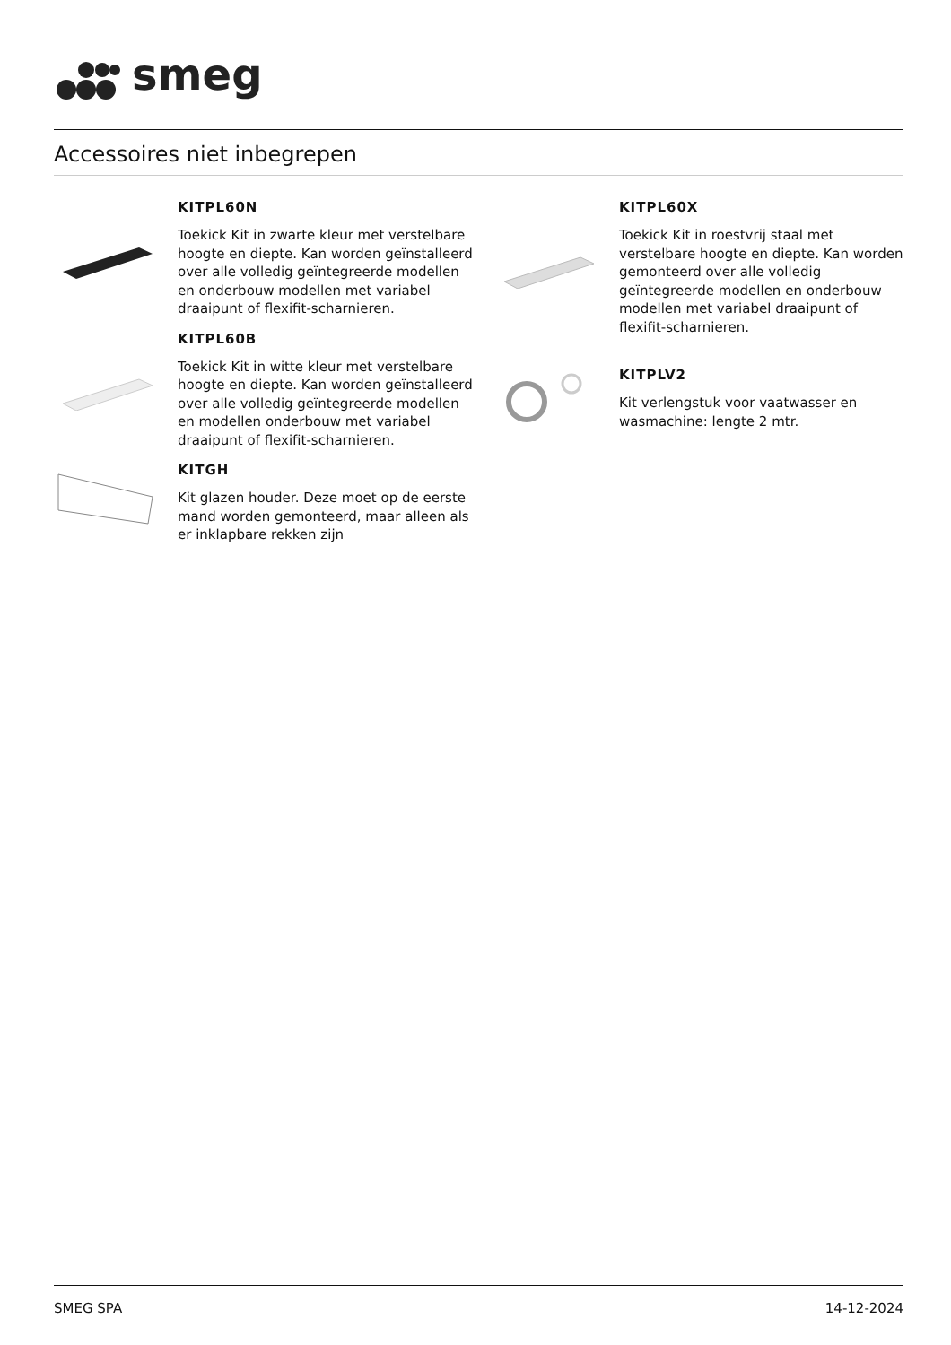smeg
Accessoires niet inbegrepen
KITPL60N
Toekick Kit in zwarte kleur met verstelbare hoogte en diepte. Kan worden geïnstalleerd over alle volledig geïntegreerde modellen en onderbouw modellen met variabel draaipunt of flexifit-scharnieren.
KITPL60B
Toekick Kit in witte kleur met verstelbare hoogte en diepte. Kan worden geïnstalleerd over alle volledig geïntegreerde modellen en modellen onderbouw met variabel draaipunt of flexifit-scharnieren.
KITGH
Kit glazen houder. Deze moet op de eerste mand worden gemonteerd, maar alleen als er inklapbare rekken zijn
KITPL60X
Toekick Kit in roestvrij staal met verstelbare hoogte en diepte. Kan worden gemonteerd over alle volledig geïntegreerde modellen en onderbouw modellen met variabel draaipunt of flexifit-scharnieren.
KITPLV2
Kit verlengstuk voor vaatwasser en wasmachine: lengte 2 mtr.
SMEG SPA 14-12-2024